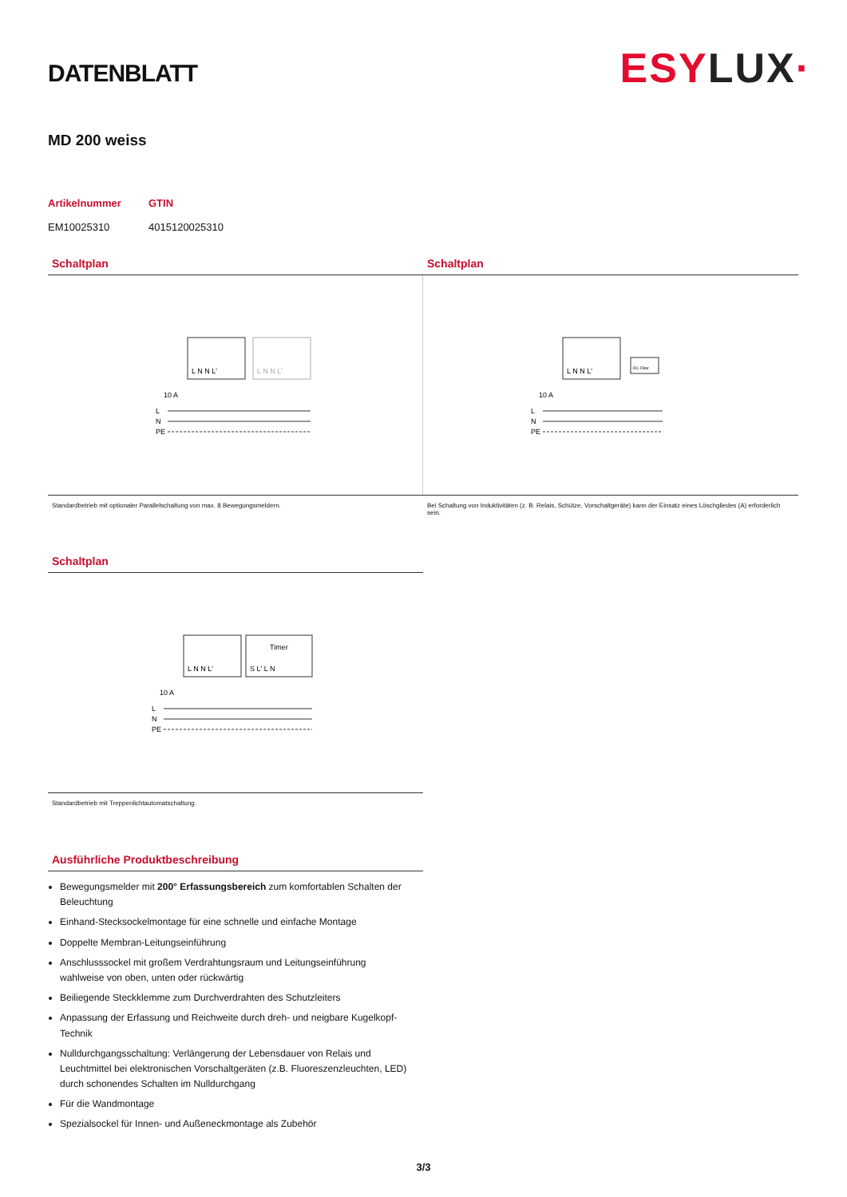DATENBLATT
ESYLUX·
MD 200 weiss
Artikelnummer
EM10025310
GTIN
4015120025310
Schaltplan
L N N L'
L N N L'
10 A
L
N
PE
Standardbetrieb mit optionaler Parallelschaltung von max. 8 Bewegungsmeldern.
Schaltplan
RC-Filter
L N N L'
10 A
L
N
PE
Bei Schaltung von Induktivitäten (z. B. Relais, Schütze, Vorschaltgeräte) kann der Einsatz eines Löschgliedes (A) erforderlich sein.
Schaltplan
Timer
L N N L'
S L' L N
10 A
L
N
PE
Standardbetrieb mit Treppenlichtautomatschaltung.
Ausführliche Produktbeschreibung
Bewegungsmelder mit 200° Erfassungsbereich zum komfortablen Schalten der Beleuchtung
Einhand-Stecksockelmontage für eine schnelle und einfache Montage
Doppelte Membran-Leitungseinführung
Anschlusssockel mit großem Verdrahtungsraum und Leitungseinführung wahlweise von oben, unten oder rückwärtig
Beiliegende Steckklemme zum Durchverdrahten des Schutzleiters
Anpassung der Erfassung und Reichweite durch dreh- und neigbare Kugelkopf-Technik
Nulldurchgangsschaltung: Verlängerung der Lebensdauer von Relais und Leuchtmittel bei elektronischen Vorschaltgeräten (z.B. Fluoreszenzleuchten, LED) durch schonendes Schalten im Nulldurchgang
Für die Wandmontage
Spezialsockel für Innen- und Außeneckmontage als Zubehör
3/3